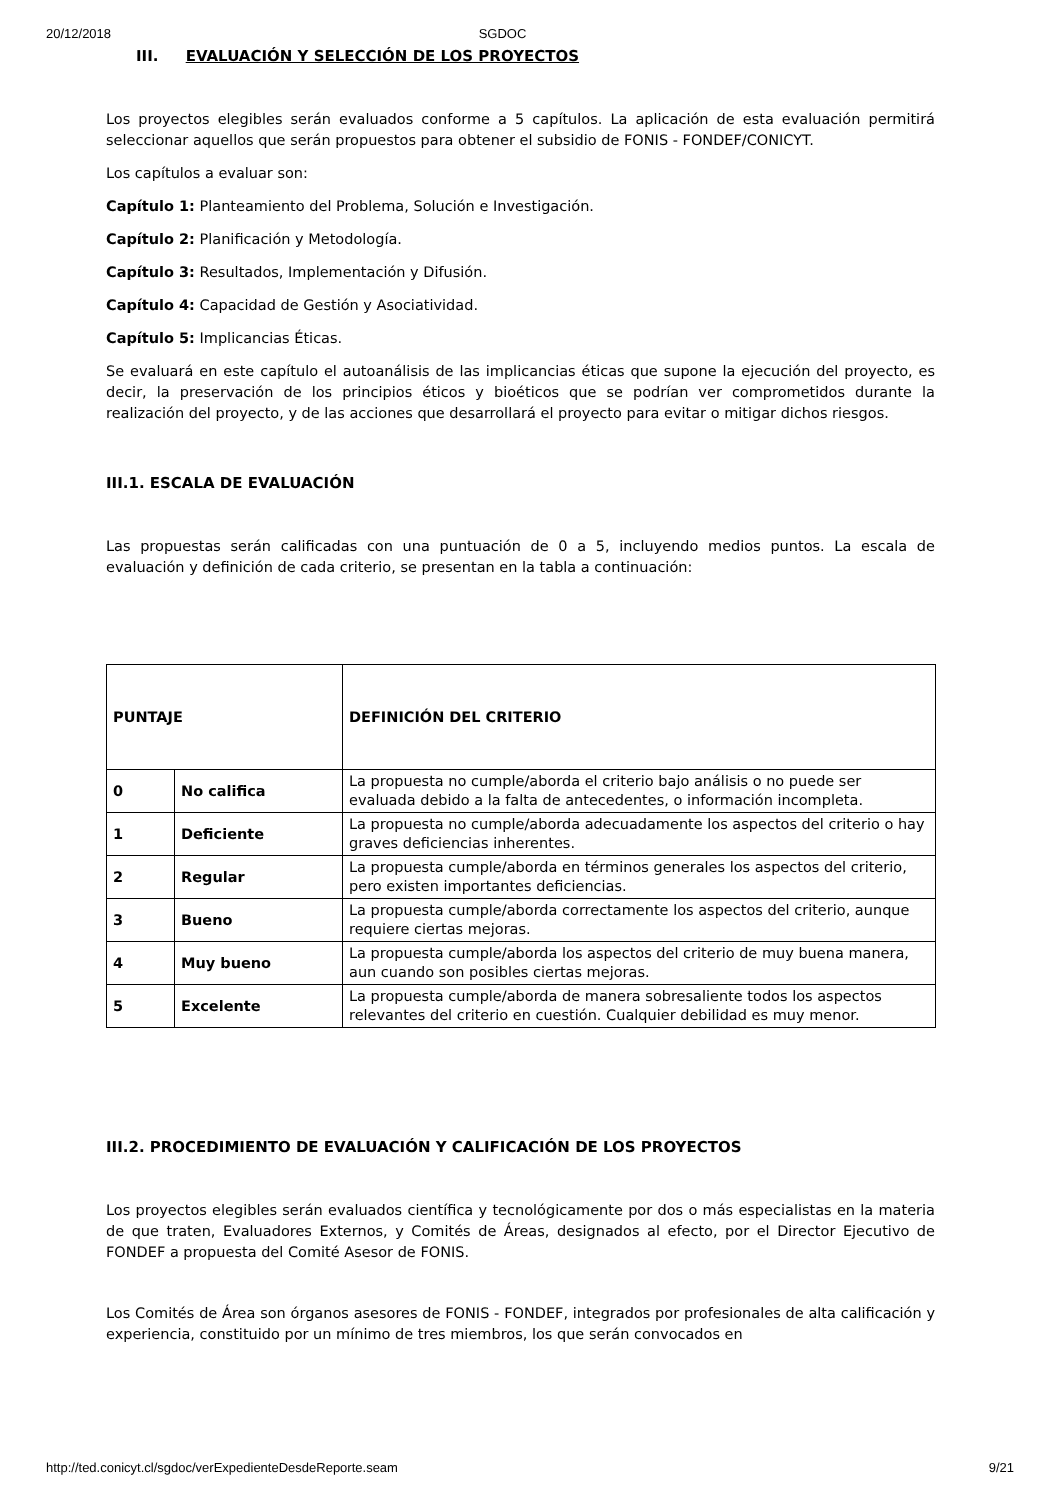20/12/2018 SGDOC
III. EVALUACIÓN Y SELECCIÓN DE LOS PROYECTOS
Los proyectos elegibles serán evaluados conforme a 5 capítulos. La aplicación de esta evaluación permitirá seleccionar aquellos que serán propuestos para obtener el subsidio de FONIS - FONDEF/CONICYT.
Los capítulos a evaluar son:
Capítulo 1: Planteamiento del Problema, Solución e Investigación.
Capítulo 2: Planificación y Metodología.
Capítulo 3: Resultados, Implementación y Difusión.
Capítulo 4: Capacidad de Gestión y Asociatividad.
Capítulo 5: Implicancias Éticas.
Se evaluará en este capítulo el autoanálisis de las implicancias éticas que supone la ejecución del proyecto, es decir, la preservación de los principios éticos y bioéticos que se podrían ver comprometidos durante la realización del proyecto, y de las acciones que desarrollará el proyecto para evitar o mitigar dichos riesgos.
III.1. ESCALA DE EVALUACIÓN
Las propuestas serán calificadas con una puntuación de 0 a 5, incluyendo medios puntos. La escala de evaluación y definición de cada criterio, se presentan en la tabla a continuación:
| PUNTAJE | | DEFINICIÓN DEL CRITERIO |
| 0 | No califica | La propuesta no cumple/aborda el criterio bajo análisis o no puede ser evaluada debido a la falta de antecedentes, o información incompleta. |
| 1 | Deficiente | La propuesta no cumple/aborda adecuadamente los aspectos del criterio o hay graves deficiencias inherentes. |
| 2 | Regular | La propuesta cumple/aborda en términos generales los aspectos del criterio, pero existen importantes deficiencias. |
| 3 | Bueno | La propuesta cumple/aborda correctamente los aspectos del criterio, aunque requiere ciertas mejoras. |
| 4 | Muy bueno | La propuesta cumple/aborda los aspectos del criterio de muy buena manera, aun cuando son posibles ciertas mejoras. |
| 5 | Excelente | La propuesta cumple/aborda de manera sobresaliente todos los aspectos relevantes del criterio en cuestión. Cualquier debilidad es muy menor. |
III.2. PROCEDIMIENTO DE EVALUACIÓN Y CALIFICACIÓN DE LOS PROYECTOS
Los proyectos elegibles serán evaluados científica y tecnológicamente por dos o más especialistas en la materia de que traten, Evaluadores Externos, y Comités de Áreas, designados al efecto, por el Director Ejecutivo de FONDEF a propuesta del Comité Asesor de FONIS.
Los Comités de Área son órganos asesores de FONIS - FONDEF, integrados por profesionales de alta calificación y experiencia, constituido por un mínimo de tres miembros, los que serán convocados en
http://ted.conicyt.cl/sgdoc/verExpedienteDesdeReporte.seam 9/21